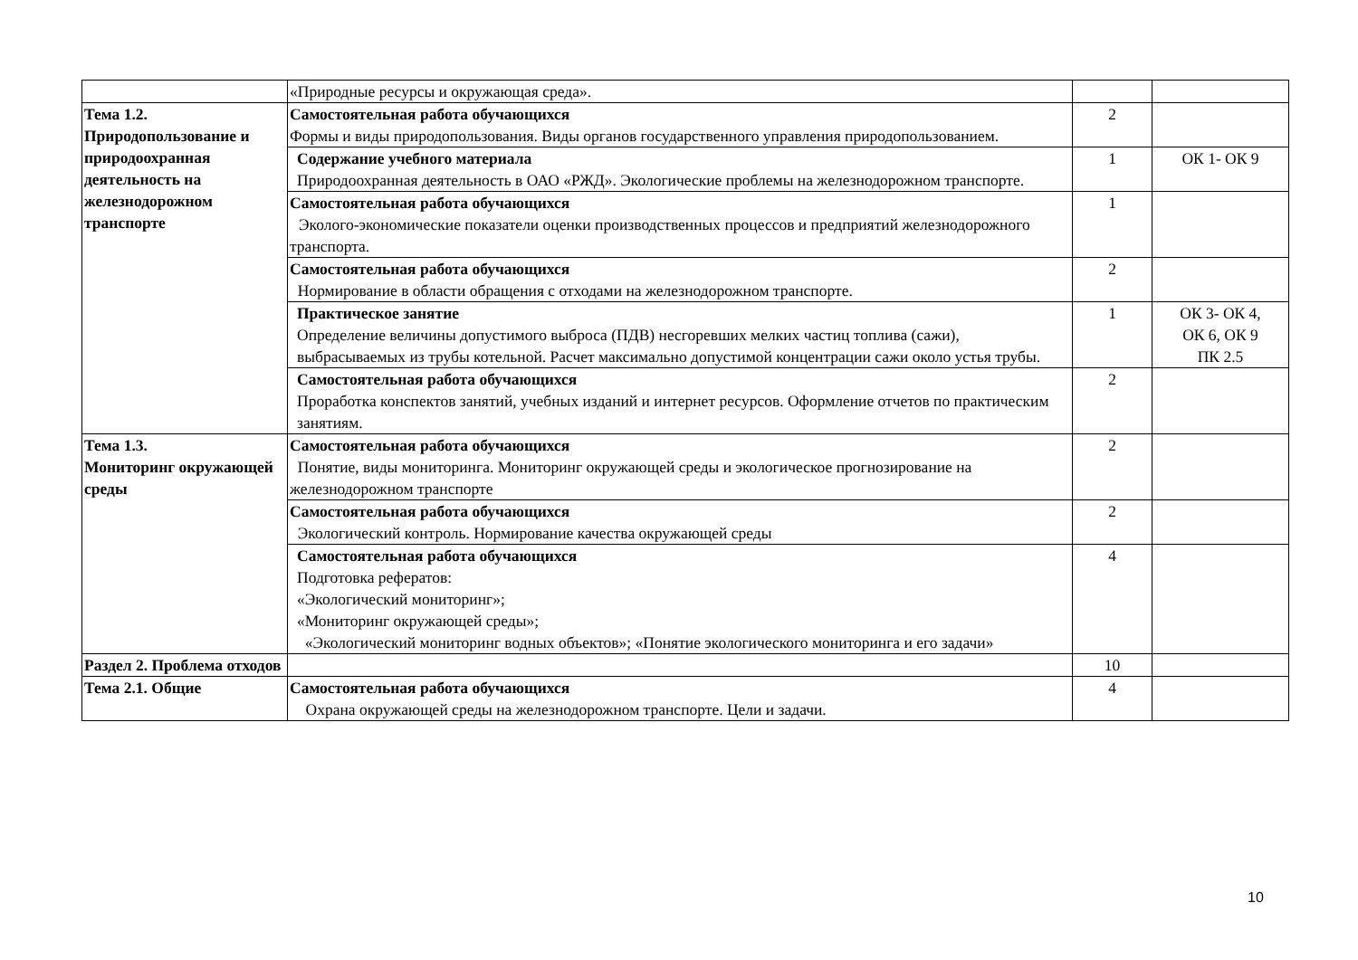| | «Природные ресурсы и окружающая среда». | | |
| Тема 1.2. Природопользование и природоохранная деятельность на железнодорожном транспорте | Самостоятельная работа обучающихся Формы и виды природопользования. Виды органов государственного управления природопользованием. | 2 | |
| | Содержание учебного материала Природоохранная деятельность в ОАО «РЖД». Экологические проблемы на железнодорожном транспорте. | 1 | ОК 1- ОК 9 |
| | Самостоятельная работа обучающихся Эколого-экономические показатели оценки производственных процессов и предприятий железнодорожного транспорта. | 1 | |
| | Самостоятельная работа обучающихся Нормирование в области обращения с отходами на железнодорожном транспорте. | 2 | |
| | Практическое занятие Определение величины допустимого выброса (ПДВ) несгоревших мелких частиц топлива (сажи), выбрасываемых из трубы котельной. Расчет максимально допустимой концентрации сажи около устья трубы. | 1 | ОК 3- ОК 4, ОК 6, ОК 9 ПК 2.5 |
| | Самостоятельная работа обучающихся Проработка конспектов занятий, учебных изданий и интернет ресурсов. Оформление отчетов по практическим занятиям. | 2 | |
| Тема 1.3. Мониторинг окружающей среды | Самостоятельная работа обучающихся Понятие, виды мониторинга. Мониторинг окружающей среды и экологическое прогнозирование на железнодорожном транспорте | 2 | |
| | Самостоятельная работа обучающихся Экологический контроль. Нормирование качества окружающей среды | 2 | |
| | Самостоятельная работа обучающихся Подготовка рефератов: «Экологический мониторинг»; «Мониторинг окружающей среды»; «Экологический мониторинг водных объектов»; «Понятие экологического мониторинга и его задачи» | 4 | |
| Раздел 2. Проблема отходов | | 10 | |
| Тема 2.1. Общие | Самостоятельная работа обучающихся Охрана окружающей среды на железнодорожном транспорте. Цели и задачи. | 4 | |
10